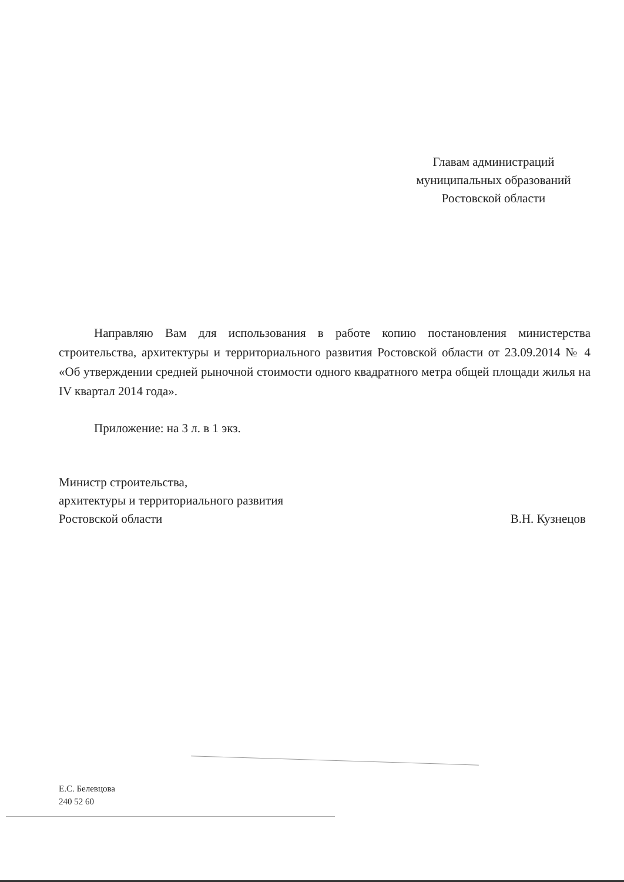Главам администраций
муниципальных образований
Ростовской области
Направляю Вам для использования в работе копию постановления министерства строительства, архитектуры и территориального развития Ростовской области от 23.09.2014 № 4 «Об утверждении средней рыночной стоимости одного квадратного метра общей площади жилья на IV квартал 2014 года».
Приложение: на 3 л. в 1 экз.
Министр строительства,
архитектуры и территориального развития
Ростовской области В.Н. Кузнецов
Е.С. Белевцова
240 52 60